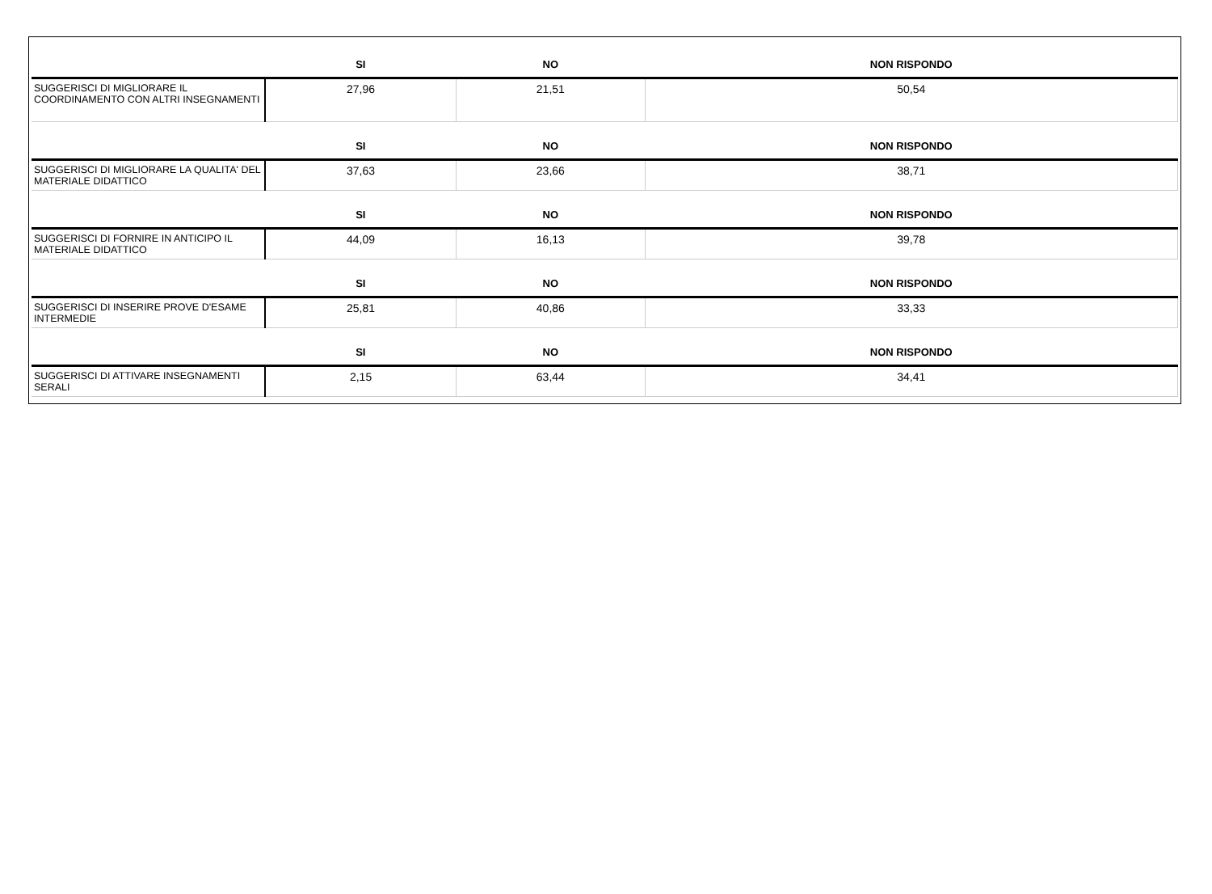| | SI | NO | NON RISPONDO |
| --- | --- | --- | --- |
| SUGGERISCI DI MIGLIORARE IL COORDINAMENTO CON ALTRI INSEGNAMENTI | 27,96 | 21,51 | 50,54 |
| | SI | NO | NON RISPONDO |
| SUGGERISCI DI MIGLIORARE LA QUALITA' DEL MATERIALE DIDATTICO | 37,63 | 23,66 | 38,71 |
| | SI | NO | NON RISPONDO |
| SUGGERISCI DI FORNIRE IN ANTICIPO IL MATERIALE DIDATTICO | 44,09 | 16,13 | 39,78 |
| | SI | NO | NON RISPONDO |
| SUGGERISCI DI INSERIRE PROVE D'ESAME INTERMEDIE | 25,81 | 40,86 | 33,33 |
| | SI | NO | NON RISPONDO |
| SUGGERISCI DI ATTIVARE INSEGNAMENTI SERALI | 2,15 | 63,44 | 34,41 |